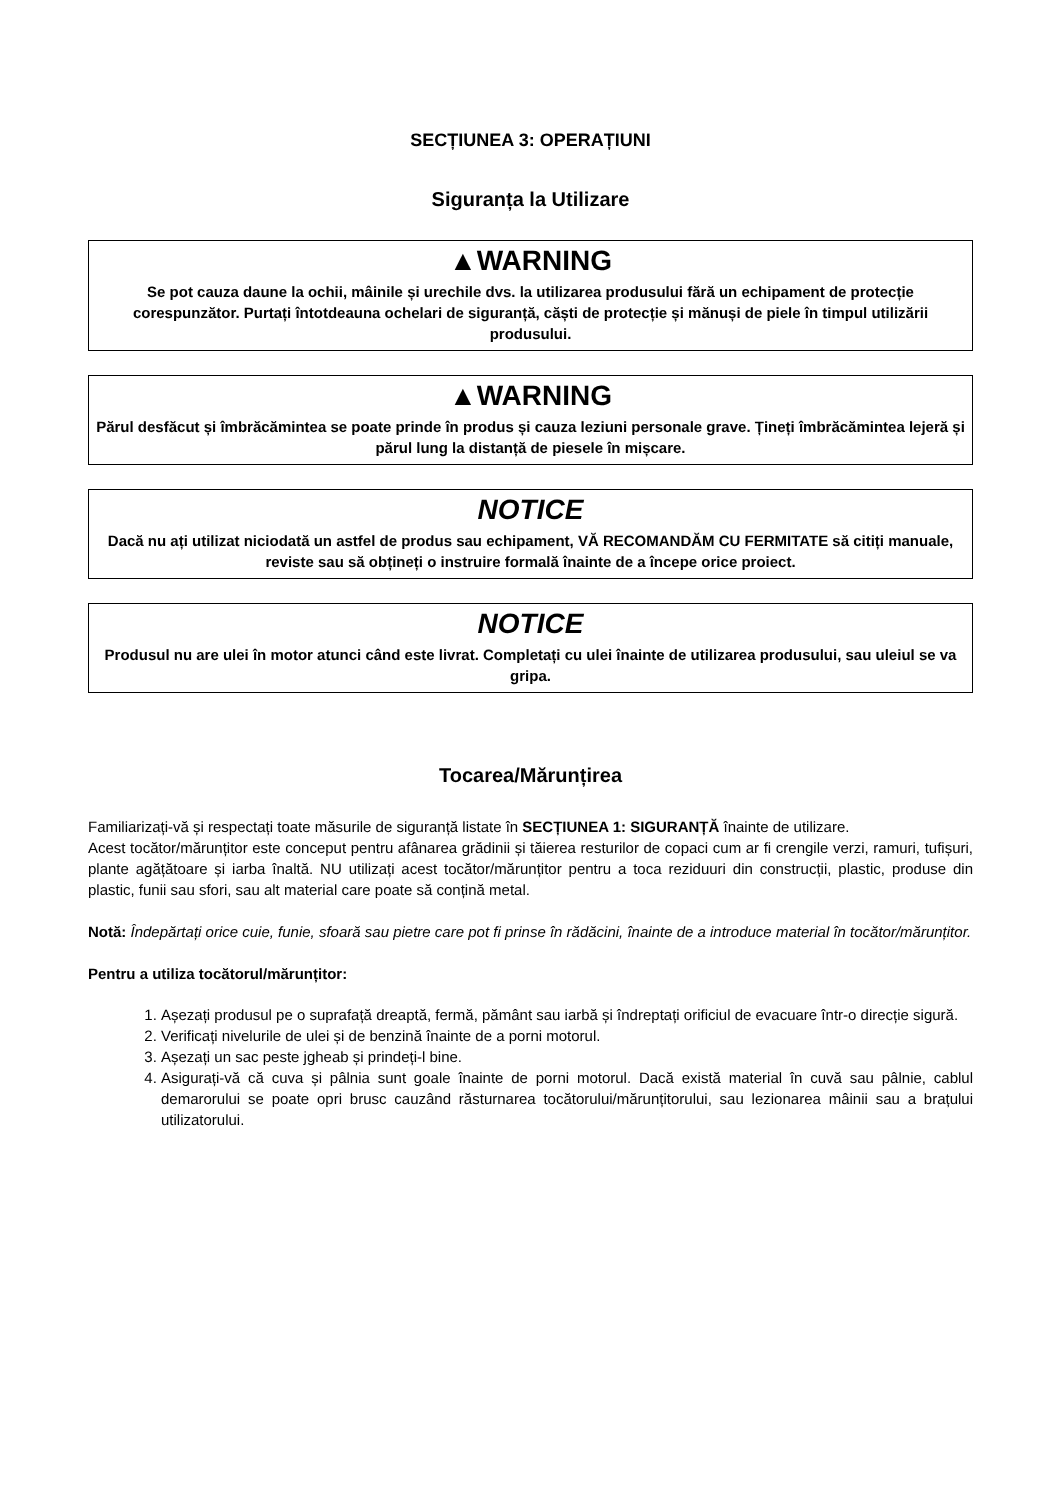SECȚIUNEA 3: OPERAȚIUNI
Siguranța la Utilizare
▲WARNING
Se pot cauza daune la ochii, mâinile și urechile dvs. la utilizarea produsului fără un echipament de protecție corespunzător. Purtați întotdeauna ochelari de siguranță, căști de protecție și mănuși de piele în timpul utilizării produsului.
▲WARNING
Părul desfăcut și îmbrăcămintea se poate prinde în produs și cauza leziuni personale grave. Țineți îmbrăcămintea lejeră și părul lung la distanță de piesele în mișcare.
NOTICE
Dacă nu ați utilizat niciodată un astfel de produs sau echipament, VĂ RECOMANDĂM CU FERMITATE să citiți manuale, reviste sau să obțineți o instruire formală înainte de a începe orice proiect.
NOTICE
Produsul nu are ulei în motor atunci când este livrat. Completați cu ulei înainte de utilizarea produsului, sau uleiul se va gripa.
Tocarea/Mărunțirea
Familiarizați-vă și respectați toate măsurile de siguranță listate în SECȚIUNEA 1: SIGURANȚĂ înainte de utilizare.
Acest tocător/mărunțitor este conceput pentru afânarea grădinii și tăierea resturilor de copaci cum ar fi crengile verzi, ramuri, tufișuri, plante agățătoare și iarba înaltă. NU utilizați acest tocător/mărunțitor pentru a toca reziduuri din construcții, plastic, produse din plastic, funii sau sfori, sau alt material care poate să conțină metal.
Notă: Îndepărtați orice cuie, funie, sfoară sau pietre care pot fi prinse în rădăcini, înainte de a introduce material în tocător/mărunțitor.
Pentru a utiliza tocătorul/mărunțitor:
1. Așezați produsul pe o suprafață dreaptă, fermă, pământ sau iarbă și îndreptați orificiul de evacuare într-o direcție sigură.
2. Verificați nivelurile de ulei și de benzină înainte de a porni motorul.
3. Așezați un sac peste jgheab și prindeți-l bine.
4. Asigurați-vă că cuva și pâlnia sunt goale înainte de porni motorul. Dacă există material în cuvă sau pâlnie, cablul demarorului se poate opri brusc cauzând răsturnarea tocătorului/mărunțitorului, sau lezionarea mâinii sau a brațului utilizatorului.